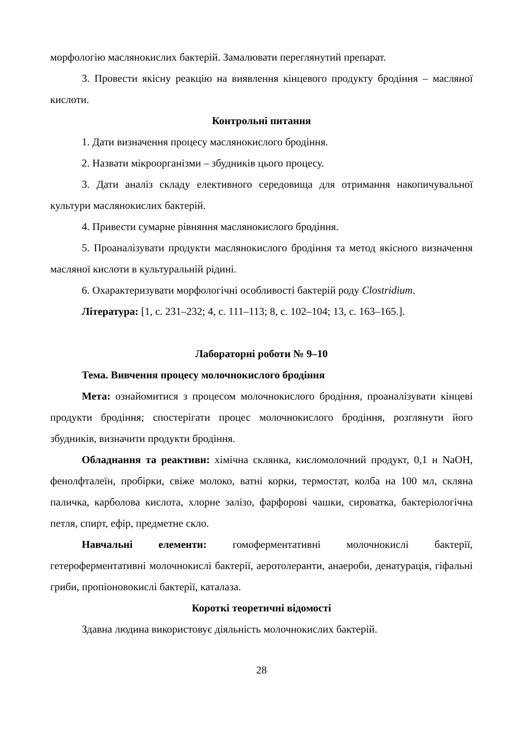морфологію маслянокислих бактерій. Замалювати переглянутий препарат.
3. Провести якісну реакцію на виявлення кінцевого продукту бродіння – масляної кислоти.
Контрольні питання
1. Дати визначення процесу маслянокислого бродіння.
2. Назвати мікроорганізми – збудників цього процесу.
3. Дати аналіз складу елективного середовища для отримання накопичувальної культури маслянокислих бактерій.
4. Привести сумарне рівняння маслянокислого бродіння.
5. Проаналізувати продукти маслянокислого бродіння та метод якісного визначення масляної кислоти в культуральній рідині.
6. Охарактеризувати морфологічні особливості бактерій роду Clostridium.
Література: [1, с. 231–232; 4, с. 111–113; 8, с. 102–104; 13, с. 163–165.].
Лабораторні роботи № 9–10
Тема. Вивчення процесу молочнокислого бродіння
Мета: ознайомитися з процесом молочнокислого бродіння, проаналізувати кінцеві продукти бродіння; спостерігати процес молочнокислого бродіння, розглянути його збудників, визначити продукти бродіння.
Обладнання та реактиви: хімічна склянка, кисломолочний продукт, 0,1 н NaOH, фенолфталеїн, пробірки, свіже молоко, ватні корки, термостат, колба на 100 мл, скляна паличка, карболова кислота, хлорне залізо, фарфорові чашки, сироватка, бактеріологічна петля, спирт, ефір, предметне скло.
Навчальні елементи: гомоферментативні молочнокислі бактерії, гетероферментативні молочнокислі бактерії, аеротолеранти, анаероби, денатурація, гіфальні гриби, пропіоновокислі бактерії, каталаза.
Короткі теоретичні відомості
Здавна людина використовує діяльність молочнокислих бактерій.
28